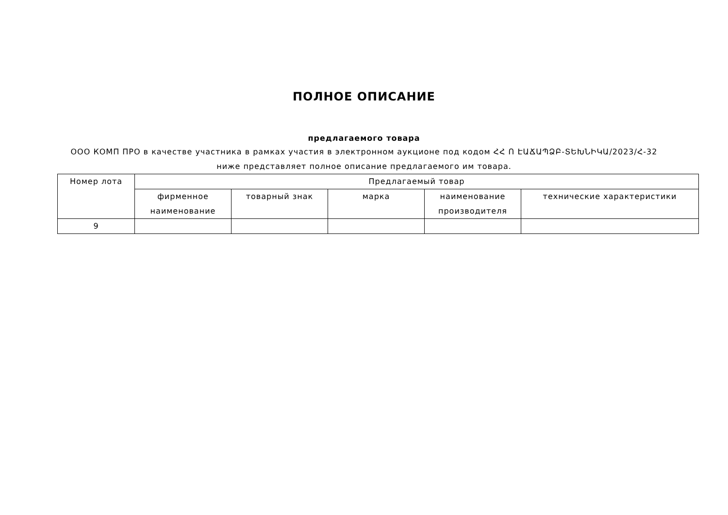ПОЛНОЕ ОПИСАНИЕ
предлагаемого товара
ООО КОМП ПРО в качестве участника в рамках участия в электронном аукционе под кодом ՀՀ Ո ԷԱՃԱՊՁԲ-ՏԵԽՆԻԿԱ/2023/Հ-32 ниже представляет полное описание предлагаемого им товара.
| Номер лота | Предлагаемый товар | | | | |
| --- | --- | --- | --- | --- | --- |
| | фирменное наименование | товарный знак | марка | наименование производителя | технические характеристики |
| 9 | | | | | |